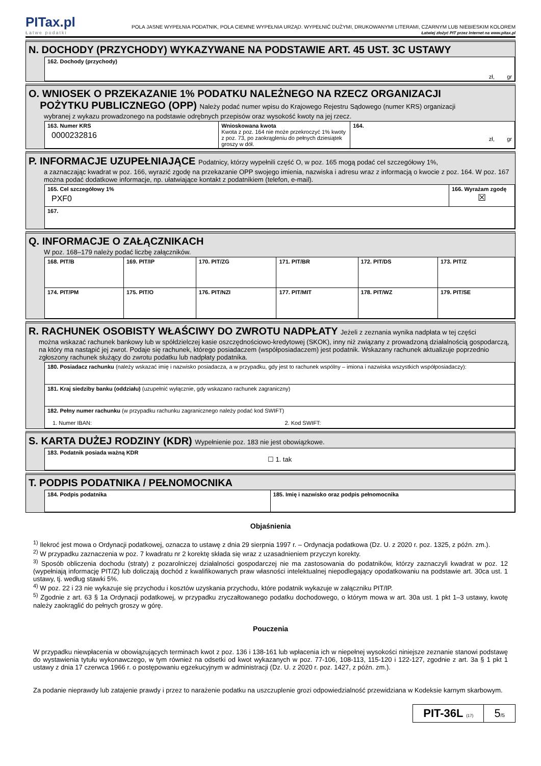PITax.pl
Łatwe podatki
POLA JASNE WYPEŁNIA PODATNIK, POLA CIEMNE WYPEŁNIA URZĄD. WYPEŁNIĆ DUŻYMI, DRUKOWANYMI LITERAMI, CZARNYM LUB NIEBIESKIM KOLOREM
Łatwiej złożyć PIT przez Internet na www.pitax.pl
N. DOCHODY (PRZYCHODY) WYKAZYWANE NA PODSTAWIE ART. 45 UST. 3C USTAWY
| 162. Dochody (przychody) zł, gr |
O. WNIOSEK O PRZEKAZANIE 1% PODATKU NALEŻNEGO NA RZECZ ORGANIZACJI
POŻYTKU PUBLICZNEGO (OPP) Należy podać numer wpisu do Krajowego Rejestru Sądowego (numer KRS) organizacji
wybranej z wykazu prowadzonego na podstawie odrębnych przepisów oraz wysokość kwoty na jej rzecz.
| 163. Numer KRS 0000232816 | Wnioskowana kwota Kwota z poz. 164 nie może przekroczyć 1% kwoty z poz. 73, po zaokrągleniu do pełnych dziesiątek groszy w dół. | 164. zł, gr |
P. INFORMACJE UZUPEŁNIAJĄCE Podatnicy, którzy wypełnili część O, w poz. 165 mogą podać cel szczegółowy 1%,
a zaznaczając kwadrat w poz. 166, wyrazić zgodę na przekazanie OPP swojego imienia, nazwiska i adresu wraz z informacją o kwocie z poz. 164. W poz. 167 można podać dodatkowe informacje, np. ułatwiające kontakt z podatnikiem (telefon, e-mail).
| 165. Cel szczegółowy 1% PXF0 | 166. Wyrażam zgodę ☒ |
| 167. | |
Q. INFORMACJE O ZAŁĄCZNIKACH
W poz. 168–179 należy podać liczbę załączników.
| 168. PIT/B | 169. PIT/IP | 170. PIT/ZG | 171. PIT/BR | 172. PIT/DS | 173. PIT/Z |
| 174. PIT/PM | 175. PIT/O | 176. PIT/NZI | 177. PIT/MIT | 178. PIT/WZ | 179. PIT/SE |
R. RACHUNEK OSOBISTY WŁAŚCIWY DO ZWROTU NADPŁATY Jeżeli z zeznania wynika nadpłata w tej części
można wskazać rachunek bankowy lub w spółdzielczej kasie oszczędnościowo-kredytowej (SKOK), inny niż związany z prowadzoną działalnością gospodarczą, na który ma nastąpić jej zwrot. Podaje się rachunek, którego posiadaczem (współposiadaczem) jest podatnik. Wskazany rachunek aktualizuje poprzednio zgłoszony rachunek służący do zwrotu podatku lub nadpłaty podatnika.
| 180. Posiadacz rachunku (należy wskazać imię i nazwisko posiadacza, a w przypadku, gdy jest to rachunek wspólny – imiona i nazwiska wszystkich współposiadaczy): |
| 181. Kraj siedziby banku (oddziału) (uzupełnić wyłącznie, gdy wskazano rachunek zagraniczny) |
| 182. Pełny numer rachunku (w przypadku rachunku zagranicznego należy podać kod SWIFT) 1. Numer IBAN: 2. Kod SWIFT: |
S. KARTA DUŻEJ RODZINY (KDR) Wypełnienie poz. 183 nie jest obowiązkowe.
| 183. Podatnik posiada ważną KDR ☐ 1. tak |
T. PODPIS PODATNIKA / PEŁNOMOCNIKA
| 184. Podpis podatnika | 185. Imię i nazwisko oraz podpis pełnomocnika |
Objaśnienia
<sup>1)</sup> Ilekroć jest mowa o Ordynacji podatkowej, oznacza to ustawę z dnia 29 sierpnia 1997 r. – Ordynacja podatkowa (Dz. U. z 2020 r. poz. 1325, z późn. zm.).
<sup>2)</sup> W przypadku zaznaczenia w poz. 7 kwadratu nr 2 korektę składa się wraz z uzasadnieniem przyczyn korekty.
<sup>3)</sup> Sposób obliczenia dochodu (straty) z pozarolniczej działalności gospodarczej nie ma zastosowania do podatników, którzy zaznaczyli kwadrat w poz. 12 (wypełniają informację PIT/Z) lub doliczają dochód z kwalifikowanych praw własności intelektualnej niepodlegający opodatkowaniu na podstawie art. 30ca ust. 1 ustawy, tj. według stawki 5%.
<sup>4)</sup> W poz. 22 i 23 nie wykazuje się przychodu i kosztów uzyskania przychodu, które podatnik wykazuje w załączniku PIT/IP.
<sup>5)</sup> Zgodnie z art. 63 § 1a Ordynacji podatkowej, w przypadku zryczałtowanego podatku dochodowego, o którym mowa w art. 30a ust. 1 pkt 1–3 ustawy, kwotę należy zaokrąglić do pełnych groszy w górę.
Pouczenia
W przypadku niewpłacenia w obowiązujących terminach kwot z poz. 136 i 138-161 lub wpłacenia ich w niepełnej wysokości niniejsze zeznanie stanowi podstawę do wystawienia tytułu wykonawczego, w tym również na odsetki od kwot wykazanych w poz. 77-106, 108-113, 115-120 i 122-127, zgodnie z art. 3a § 1 pkt 1 ustawy z dnia 17 czerwca 1966 r. o postępowaniu egzekucyjnym w administracji (Dz. U. z 2020 r. poz. 1427, z późn. zm.).
Za podanie nieprawdy lub zatajenie prawdy i przez to narażenie podatku na uszczuplenie grozi odpowiedzialność przewidziana w Kodeksie karnym skarbowym.
PIT-36L (17)
5/5